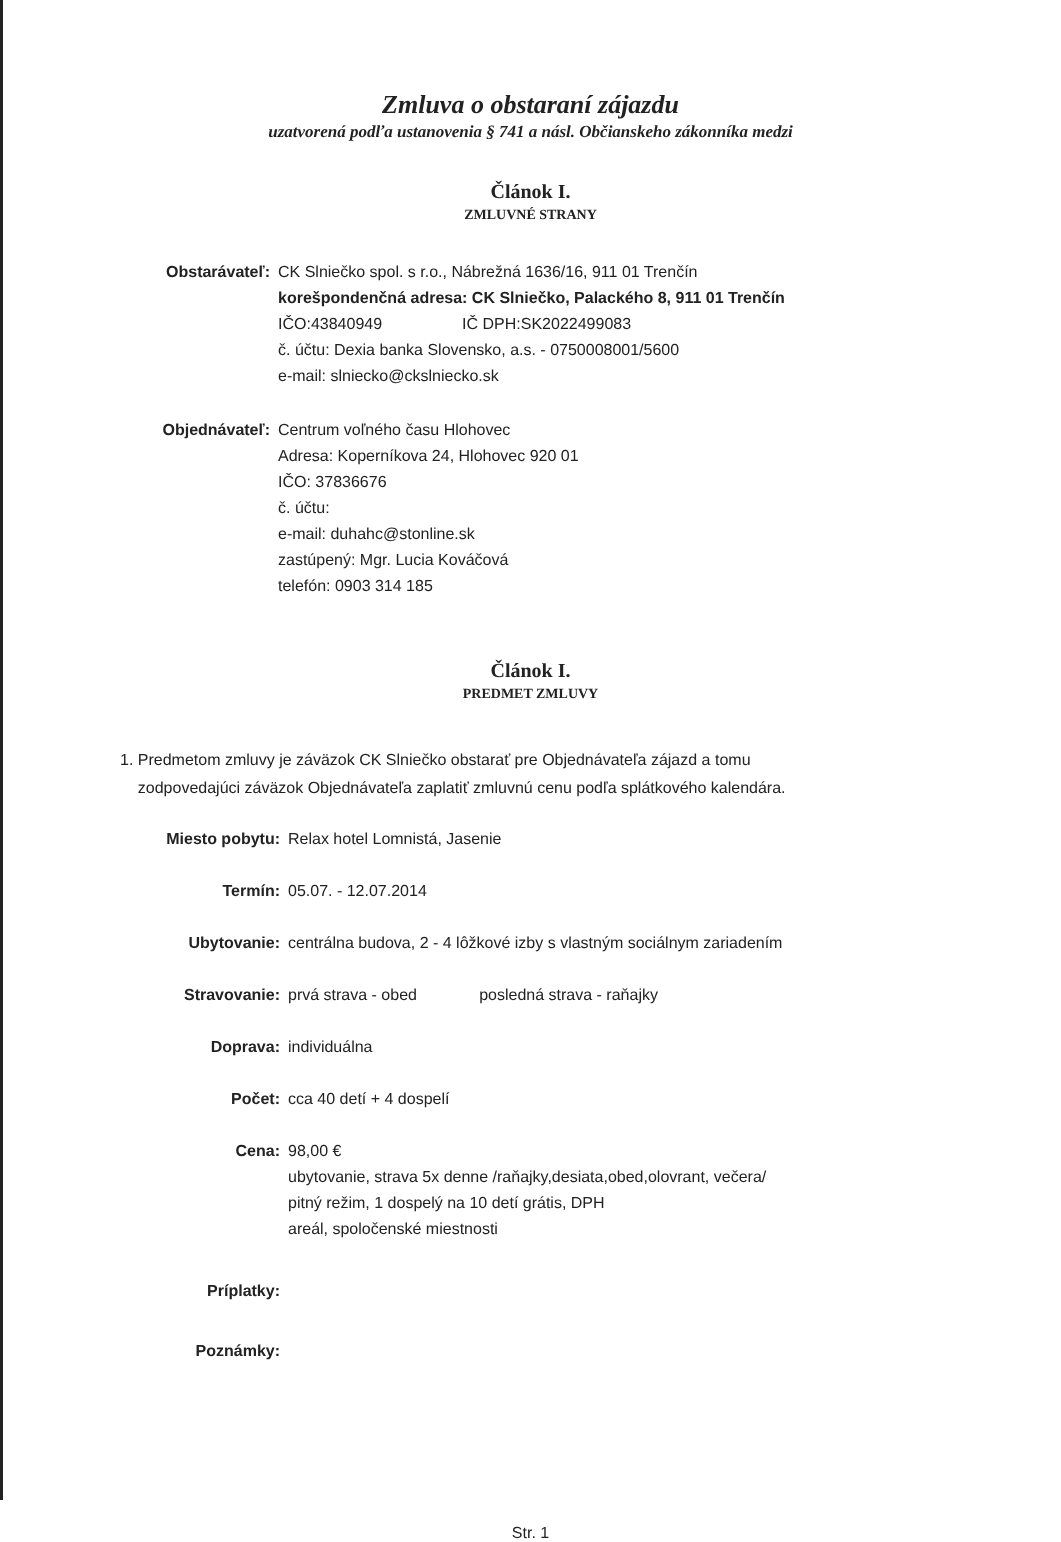Zmluva o obstaraní zájazdu
uzatvorená podľa ustanovenia § 741 a násl. Občianskeho zákonníka medzi
Článok I.
ZMLUVNÉ STRANY
Obstarávateľ: CK Slniečko spol. s r.o., Nábrežná 1636/16, 911 01 Trenčín
korešpondenčná adresa: CK Slniečko, Palackého 8, 911 01 Trenčín
IČO:43840949 IČ DPH:SK2022499083
č. účtu: Dexia banka Slovensko, a.s. - 0750008001/5600
e-mail: slniecko@ckslniecko.sk
Objednávateľ: Centrum voľného času Hlohovec
Adresa: Koperníkova 24, Hlohovec 920 01
IČO: 37836676
č. účtu:
e-mail: duhahc@stonline.sk
zastúpený: Mgr. Lucia Kováčová
telefón: 0903 314 185
Článok I.
PREDMET ZMLUVY
1. Predmetom zmluvy je záväzok CK Slniečko obstarať pre Objednávateľa zájazd a tomu
zodpovedajúci záväzok Objednávateľa zaplatiť zmluvnú cenu podľa splátkového kalendára.
Miesto pobytu: Relax hotel Lomnistá, Jasenie
Termín: 05.07. - 12.07.2014
Ubytovanie: centrálna budova, 2 - 4 lôžkové izby s vlastným sociálnym zariadením
Stravovanie: prvá strava - obed posledná strava - raňajky
Doprava: individuálna
Počet: cca 40 detí + 4 dospelí
Cena: 98,00 €
ubytovanie, strava 5x denne /raňajky,desiata,obed,olovrant, večera/
pitný režim, 1 dospelý na 10 detí grátis, DPH
areál, spoločenské miestnosti
Príplatky:
Poznámky:
Str. 1